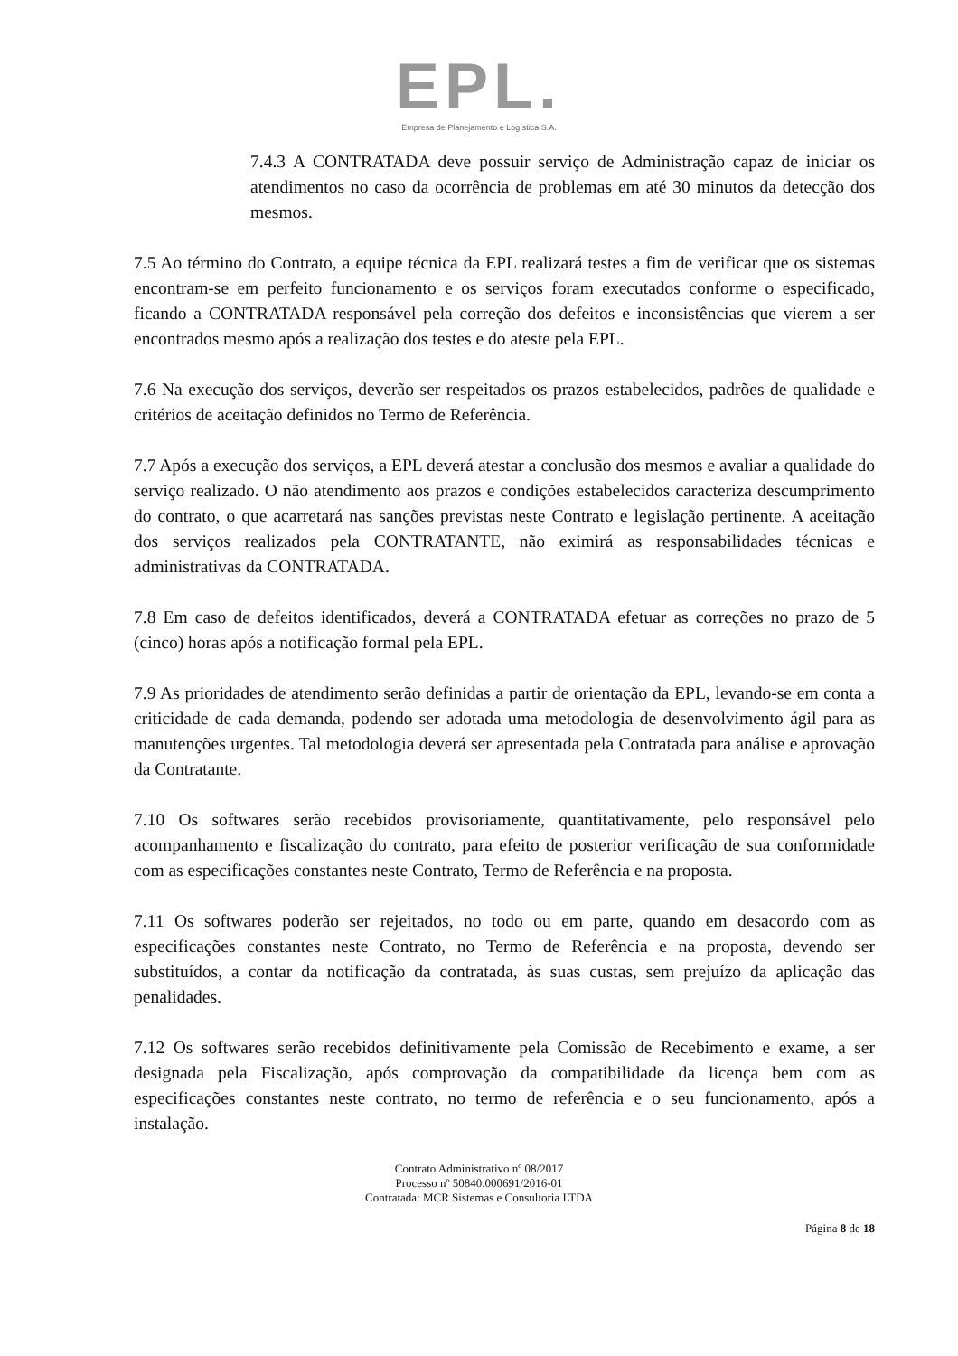EPL.
Empresa de Planejamento e Logística S.A.
7.4.3 A CONTRATADA deve possuir serviço de Administração capaz de iniciar os atendimentos no caso da ocorrência de problemas em até 30 minutos da detecção dos mesmos.
7.5 Ao término do Contrato, a equipe técnica da EPL realizará testes a fim de verificar que os sistemas encontram-se em perfeito funcionamento e os serviços foram executados conforme o especificado, ficando a CONTRATADA responsável pela correção dos defeitos e inconsistências que vierem a ser encontrados mesmo após a realização dos testes e do ateste pela EPL.
7.6 Na execução dos serviços, deverão ser respeitados os prazos estabelecidos, padrões de qualidade e critérios de aceitação definidos no Termo de Referência.
7.7 Após a execução dos serviços, a EPL deverá atestar a conclusão dos mesmos e avaliar a qualidade do serviço realizado. O não atendimento aos prazos e condições estabelecidos caracteriza descumprimento do contrato, o que acarretará nas sanções previstas neste Contrato e legislação pertinente. A aceitação dos serviços realizados pela CONTRATANTE, não eximirá as responsabilidades técnicas e administrativas da CONTRATADA.
7.8 Em caso de defeitos identificados, deverá a CONTRATADA efetuar as correções no prazo de 5 (cinco) horas após a notificação formal pela EPL.
7.9 As prioridades de atendimento serão definidas a partir de orientação da EPL, levando-se em conta a criticidade de cada demanda, podendo ser adotada uma metodologia de desenvolvimento ágil para as manutenções urgentes. Tal metodologia deverá ser apresentada pela Contratada para análise e aprovação da Contratante.
7.10 Os softwares serão recebidos provisoriamente, quantitativamente, pelo responsável pelo acompanhamento e fiscalização do contrato, para efeito de posterior verificação de sua conformidade com as especificações constantes neste Contrato, Termo de Referência e na proposta.
7.11 Os softwares poderão ser rejeitados, no todo ou em parte, quando em desacordo com as especificações constantes neste Contrato, no Termo de Referência e na proposta, devendo ser substituídos, a contar da notificação da contratada, às suas custas, sem prejuízo da aplicação das penalidades.
7.12 Os softwares serão recebidos definitivamente pela Comissão de Recebimento e exame, a ser designada pela Fiscalização, após comprovação da compatibilidade da licença bem com as especificações constantes neste contrato, no termo de referência e o seu funcionamento, após a instalação.
Contrato Administrativo nº 08/2017
Processo nº 50840.000691/2016-01
Contratada: MCR Sistemas e Consultoria LTDA
Página 8 de 18